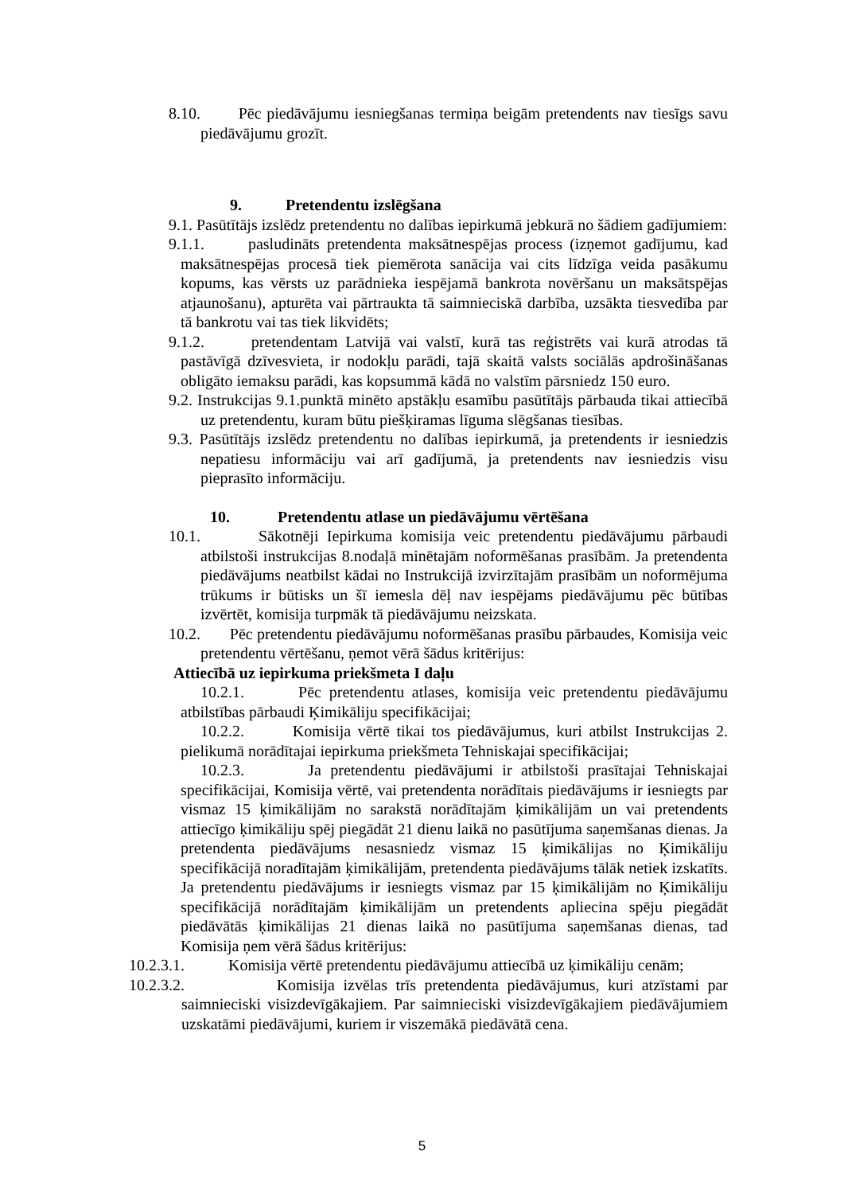8.10. Pēc piedāvājumu iesniegšanas termiņa beigām pretendents nav tiesīgs savu piedāvājumu grozīt.
9. Pretendentu izslēgšana
9.1. Pasūtītājs izslēdz pretendentu no dalības iepirkumā jebkurā no šādiem gadījumiem:
9.1.1. pasludināts pretendenta maksātnespējas process (izņemot gadījumu, kad maksātnespējas procesā tiek piemērota sanācija vai cits līdzīga veida pasākumu kopums, kas vērsts uz parādnieka iespējamā bankrota novēršanu un maksātspējas atjaunošanu), apturēta vai pārtraukta tā saimnieciskā darbība, uzsākta tiesvedība par tā bankrotu vai tas tiek likvidēts;
9.1.2. pretendentam Latvijā vai valstī, kurā tas reģistrēts vai kurā atrodas tā pastāvīgā dzīvesvieta, ir nodokļu parādi, tajā skaitā valsts sociālās apdrošināšanas obligāto iemaksu parādi, kas kopsummā kādā no valstīm pārsniedz 150 euro.
9.2. Instrukcijas 9.1.punktā minēto apstākļu esamību pasūtītājs pārbauda tikai attiecībā uz pretendentu, kuram būtu piešķiramas līguma slēgšanas tiesības.
9.3. Pasūtītājs izslēdz pretendentu no dalības iepirkumā, ja pretendents ir iesniedzis nepatiesu informāciju vai arī gadījumā, ja pretendents nav iesniedzis visu pieprasīto informāciju.
10. Pretendentu atlase un piedāvājumu vērtēšana
10.1. Sākotnēji Iepirkuma komisija veic pretendentu piedāvājumu pārbaudi atbilstoši instrukcijas 8.nodaļā minētajām noformēšanas prasībām. Ja pretendenta piedāvājums neatbilst kādai no Instrukcijā izvirzītajām prasībām un noformējuma trūkums ir būtisks un šī iemesla dēļ nav iespējams piedāvājumu pēc būtības izvērtēt, komisija turpmāk tā piedāvājumu neizskata.
10.2. Pēc pretendentu piedāvājumu noformēšanas prasību pārbaudes, Komisija veic pretendentu vērtēšanu, ņemot vērā šādus kritērijus:
Attiecībā uz iepirkuma priekšmeta I daļu
10.2.1. Pēc pretendentu atlases, komisija veic pretendentu piedāvājumu atbilstības pārbaudi Ķimikāliju specifikācijai;
10.2.2. Komisija vērtē tikai tos piedāvājumus, kuri atbilst Instrukcijas 2. pielikumā norādītajai iepirkuma priekšmeta Tehniskajai specifikācijai;
10.2.3. Ja pretendentu piedāvājumi ir atbilstoši prasītajai Tehniskajai specifikācijai, Komisija vērtē, vai pretendenta norādītais piedāvājums ir iesniegts par vismaz 15 ķimikālijām no sarakstā norādītajām ķimikālijām un vai pretendents attiecīgo ķimikāliju spēj piegādāt 21 dienu laikā no pasūtījuma saņemšanas dienas. Ja pretendenta piedāvājums nesasniedz vismaz 15 ķimikālijas no Ķimikāliju specifikācijā noradītajām ķimikālijām, pretendenta piedāvājums tālāk netiek izskatīts. Ja pretendentu piedāvājums ir iesniegts vismaz par 15 ķimikālijām no Ķimikāliju specifikācijā norādītajām ķimikālijām un pretendents apliecina spēju piegādāt piedāvātās ķimikālijas 21 dienas laikā no pasūtījuma saņemšanas dienas, tad Komisija ņem vērā šādus kritērijus:
10.2.3.1. Komisija vērtē pretendentu piedāvājumu attiecībā uz ķimikāliju cenām;
10.2.3.2. Komisija izvēlas trīs pretendenta piedāvājumus, kuri atzīstami par saimnieciski visizdevīgākajiem. Par saimnieciski visizdevīgākajiem piedāvājumiem uzskatāmi piedāvājumi, kuriem ir viszemākā piedāvātā cena.
5